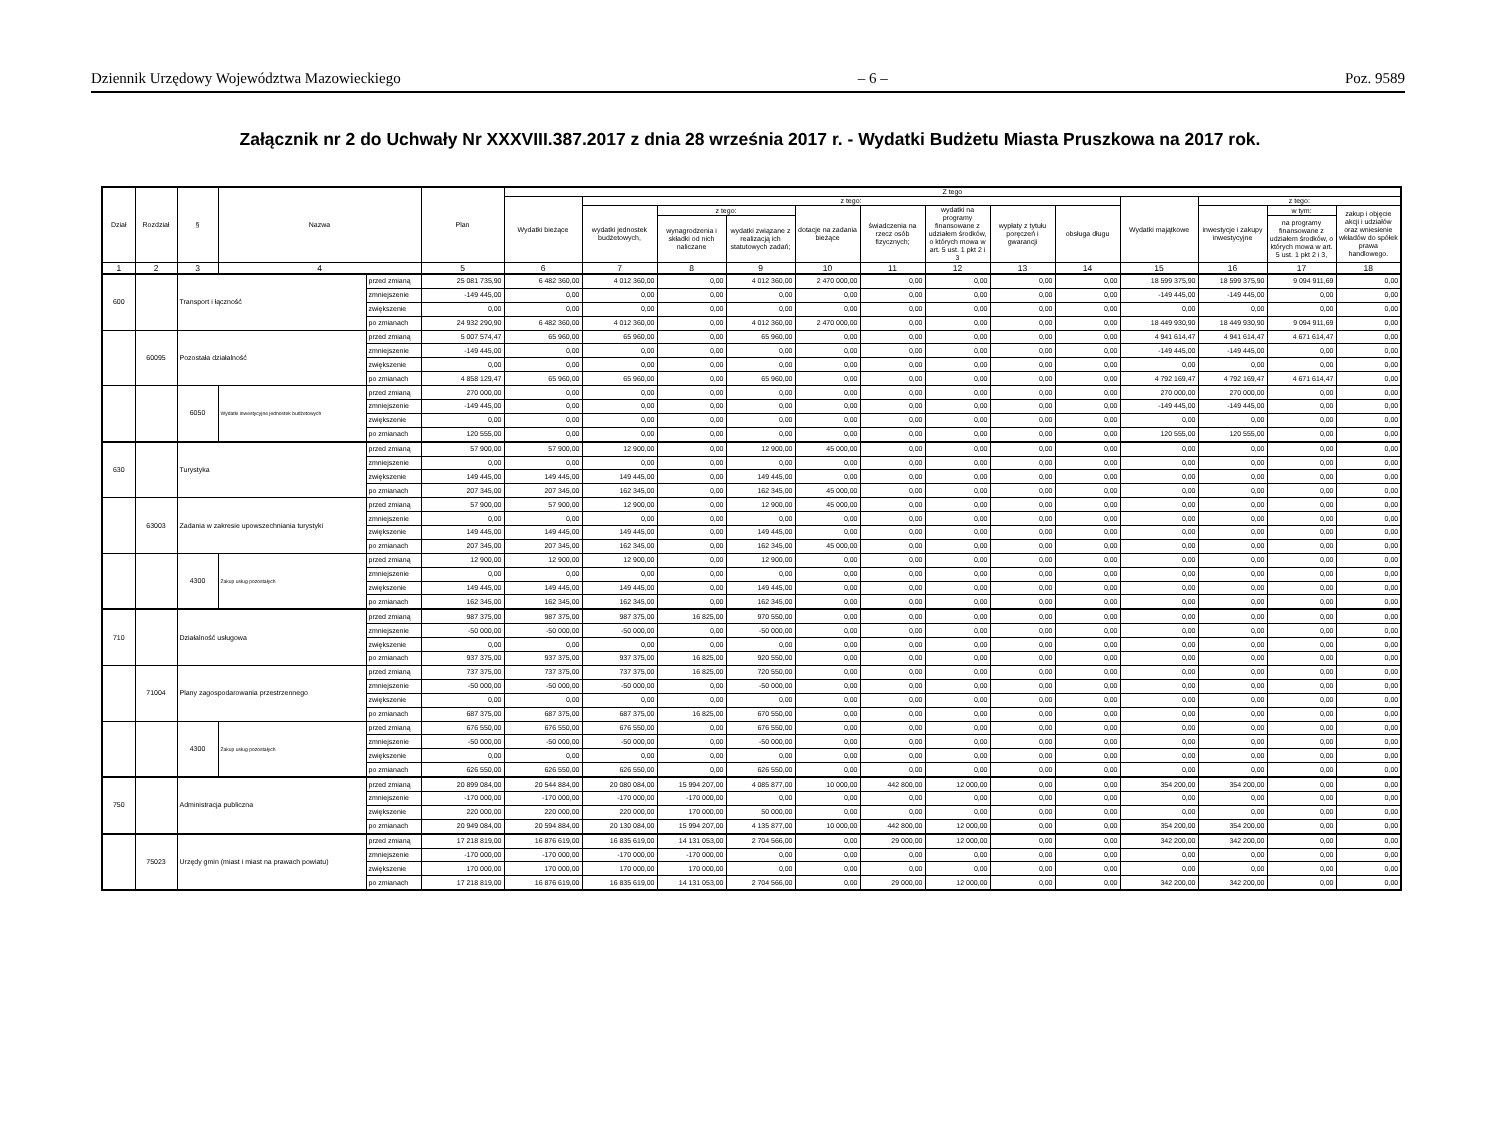Dziennik Urzędowy Województwa Mazowieckiego – 6 – Poz. 9589
Załącznik nr 2 do Uchwały Nr XXXVIII.387.2017 z dnia 28 września 2017 r. - Wydatki Budżetu Miasta Pruszkowa na 2017 rok.
| Dział | Rozdział | § | Nazwa | | Plan | Z tego | | | | | | | | | | | | |
| --- | --- | --- | --- | --- | --- | --- | --- | --- | --- | --- | --- | --- | --- | --- | --- | --- | --- | --- |
| | | | | | | Wydatki bieżące | z tego: | | | | | | | | Wydatki majątkowe | z tego: | | |
| | | | | | | | wydatki jednostek budżetowych, | z tego: | | dotacje na zadania bieżące | świadczenia na rzecz osób fizycznych; | wydatki na programy finansowane z udziałem środków, o których mowa w art. 5 ust. 1 pkt 2 i 3 | wypłaty z tytułu poręczeń i gwarancji | obsługa długu | | inwestycje i zakupy inwestycyjne | w tym: | zakup i objęcie akcji i udziałów oraz wniesienie wkładów do spółek prawa handlowego. |
| | | | | | | | | wynagrodzenia i składki od nich naliczane | wydatki związane z realizacją ich statutowych zadań; | | | | | | | | na programy finansowane z udziałem środków, o których mowa w art. 5 ust. 1 pkt 2 i 3, | |
| 1 | 2 | 3 | 4 | | 5 | 6 | 7 | 8 | 9 | 10 | 11 | 12 | 13 | 14 | 15 | 16 | 17 | 18 |
| 600 | | Transport i łączność | | przed zmianą | 25 081 735,90 | 6 482 360,00 | 4 012 360,00 | 0,00 | 4 012 360,00 | 2 470 000,00 | 0,00 | 0,00 | 0,00 | 0,00 | 18 599 375,90 | 18 599 375,90 | 9 094 911,69 | 0,00 |
| | | | | zmniejszenie | -149 445,00 | 0,00 | 0,00 | 0,00 | 0,00 | 0,00 | 0,00 | 0,00 | 0,00 | 0,00 | -149 445,00 | -149 445,00 | 0,00 | 0,00 |
| | | | | zwiększenie | 0,00 | 0,00 | 0,00 | 0,00 | 0,00 | 0,00 | 0,00 | 0,00 | 0,00 | 0,00 | 0,00 | 0,00 | 0,00 | 0,00 |
| | | | | po zmianach | 24 932 290,90 | 6 482 360,00 | 4 012 360,00 | 0,00 | 4 012 360,00 | 2 470 000,00 | 0,00 | 0,00 | 0,00 | 0,00 | 18 449 930,90 | 18 449 930,90 | 9 094 911,69 | 0,00 |
| | 60095 | Pozostała działalność | | przed zmianą | 5 007 574,47 | 65 960,00 | 65 960,00 | 0,00 | 65 960,00 | 0,00 | 0,00 | 0,00 | 0,00 | 0,00 | 4 941 614,47 | 4 941 614,47 | 4 671 614,47 | 0,00 |
| | | | | zmniejszenie | -149 445,00 | 0,00 | 0,00 | 0,00 | 0,00 | 0,00 | 0,00 | 0,00 | 0,00 | 0,00 | -149 445,00 | -149 445,00 | 0,00 | 0,00 |
| | | | | zwiększenie | 0,00 | 0,00 | 0,00 | 0,00 | 0,00 | 0,00 | 0,00 | 0,00 | 0,00 | 0,00 | 0,00 | 0,00 | 0,00 | 0,00 |
| | | | | po zmianach | 4 858 129,47 | 65 960,00 | 65 960,00 | 0,00 | 65 960,00 | 0,00 | 0,00 | 0,00 | 0,00 | 0,00 | 4 792 169,47 | 4 792 169,47 | 4 671 614,47 | 0,00 |
| | | 6050 | Wydatki inwestycyjne jednostek budżetowych | przed zmianą | 270 000,00 | 0,00 | 0,00 | 0,00 | 0,00 | 0,00 | 0,00 | 0,00 | 0,00 | 0,00 | 270 000,00 | 270 000,00 | 0,00 | 0,00 |
| | | | | zmniejszenie | -149 445,00 | 0,00 | 0,00 | 0,00 | 0,00 | 0,00 | 0,00 | 0,00 | 0,00 | 0,00 | -149 445,00 | -149 445,00 | 0,00 | 0,00 |
| | | | | zwiększenie | 0,00 | 0,00 | 0,00 | 0,00 | 0,00 | 0,00 | 0,00 | 0,00 | 0,00 | 0,00 | 0,00 | 0,00 | 0,00 | 0,00 |
| | | | | po zmianach | 120 555,00 | 0,00 | 0,00 | 0,00 | 0,00 | 0,00 | 0,00 | 0,00 | 0,00 | 0,00 | 120 555,00 | 120 555,00 | 0,00 | 0,00 |
| 630 | | Turystyka | | przed zmianą | 57 900,00 | 57 900,00 | 12 900,00 | 0,00 | 12 900,00 | 45 000,00 | 0,00 | 0,00 | 0,00 | 0,00 | 0,00 | 0,00 | 0,00 | 0,00 |
| | | | | zmniejszenie | 0,00 | 0,00 | 0,00 | 0,00 | 0,00 | 0,00 | 0,00 | 0,00 | 0,00 | 0,00 | 0,00 | 0,00 | 0,00 | 0,00 |
| | | | | zwiększenie | 149 445,00 | 149 445,00 | 149 445,00 | 0,00 | 149 445,00 | 0,00 | 0,00 | 0,00 | 0,00 | 0,00 | 0,00 | 0,00 | 0,00 | 0,00 |
| | | | | po zmianach | 207 345,00 | 207 345,00 | 162 345,00 | 0,00 | 162 345,00 | 45 000,00 | 0,00 | 0,00 | 0,00 | 0,00 | 0,00 | 0,00 | 0,00 | 0,00 |
| | 63003 | Zadania w zakresie upowszechniania turystyki | | przed zmianą | 57 900,00 | 57 900,00 | 12 900,00 | 0,00 | 12 900,00 | 45 000,00 | 0,00 | 0,00 | 0,00 | 0,00 | 0,00 | 0,00 | 0,00 | 0,00 |
| | | | | zmniejszenie | 0,00 | 0,00 | 0,00 | 0,00 | 0,00 | 0,00 | 0,00 | 0,00 | 0,00 | 0,00 | 0,00 | 0,00 | 0,00 | 0,00 |
| | | | | zwiększenie | 149 445,00 | 149 445,00 | 149 445,00 | 0,00 | 149 445,00 | 0,00 | 0,00 | 0,00 | 0,00 | 0,00 | 0,00 | 0,00 | 0,00 | 0,00 |
| | | | | po zmianach | 207 345,00 | 207 345,00 | 162 345,00 | 0,00 | 162 345,00 | 45 000,00 | 0,00 | 0,00 | 0,00 | 0,00 | 0,00 | 0,00 | 0,00 | 0,00 |
| | | 4300 | Zakup usług pozostałych | przed zmianą | 12 900,00 | 12 900,00 | 12 900,00 | 0,00 | 12 900,00 | 0,00 | 0,00 | 0,00 | 0,00 | 0,00 | 0,00 | 0,00 | 0,00 | 0,00 |
| | | | | zmniejszenie | 0,00 | 0,00 | 0,00 | 0,00 | 0,00 | 0,00 | 0,00 | 0,00 | 0,00 | 0,00 | 0,00 | 0,00 | 0,00 | 0,00 |
| | | | | zwiększenie | 149 445,00 | 149 445,00 | 149 445,00 | 0,00 | 149 445,00 | 0,00 | 0,00 | 0,00 | 0,00 | 0,00 | 0,00 | 0,00 | 0,00 | 0,00 |
| | | | | po zmianach | 162 345,00 | 162 345,00 | 162 345,00 | 0,00 | 162 345,00 | 0,00 | 0,00 | 0,00 | 0,00 | 0,00 | 0,00 | 0,00 | 0,00 | 0,00 |
| 710 | | Działalność usługowa | | przed zmianą | 987 375,00 | 987 375,00 | 987 375,00 | 16 825,00 | 970 550,00 | 0,00 | 0,00 | 0,00 | 0,00 | 0,00 | 0,00 | 0,00 | 0,00 | 0,00 |
| | | | | zmniejszenie | -50 000,00 | -50 000,00 | -50 000,00 | 0,00 | -50 000,00 | 0,00 | 0,00 | 0,00 | 0,00 | 0,00 | 0,00 | 0,00 | 0,00 | 0,00 |
| | | | | zwiększenie | 0,00 | 0,00 | 0,00 | 0,00 | 0,00 | 0,00 | 0,00 | 0,00 | 0,00 | 0,00 | 0,00 | 0,00 | 0,00 | 0,00 |
| | | | | po zmianach | 937 375,00 | 937 375,00 | 937 375,00 | 16 825,00 | 920 550,00 | 0,00 | 0,00 | 0,00 | 0,00 | 0,00 | 0,00 | 0,00 | 0,00 | 0,00 |
| | 71004 | Plany zagospodarowania przestrzennego | | przed zmianą | 737 375,00 | 737 375,00 | 737 375,00 | 16 825,00 | 720 550,00 | 0,00 | 0,00 | 0,00 | 0,00 | 0,00 | 0,00 | 0,00 | 0,00 | 0,00 |
| | | | | zmniejszenie | -50 000,00 | -50 000,00 | -50 000,00 | 0,00 | -50 000,00 | 0,00 | 0,00 | 0,00 | 0,00 | 0,00 | 0,00 | 0,00 | 0,00 | 0,00 |
| | | | | zwiększenie | 0,00 | 0,00 | 0,00 | 0,00 | 0,00 | 0,00 | 0,00 | 0,00 | 0,00 | 0,00 | 0,00 | 0,00 | 0,00 | 0,00 |
| | | | | po zmianach | 687 375,00 | 687 375,00 | 687 375,00 | 16 825,00 | 670 550,00 | 0,00 | 0,00 | 0,00 | 0,00 | 0,00 | 0,00 | 0,00 | 0,00 | 0,00 |
| | | 4300 | Zakup usług pozostałych | przed zmianą | 676 550,00 | 676 550,00 | 676 550,00 | 0,00 | 676 550,00 | 0,00 | 0,00 | 0,00 | 0,00 | 0,00 | 0,00 | 0,00 | 0,00 | 0,00 |
| | | | | zmniejszenie | -50 000,00 | -50 000,00 | -50 000,00 | 0,00 | -50 000,00 | 0,00 | 0,00 | 0,00 | 0,00 | 0,00 | 0,00 | 0,00 | 0,00 | 0,00 |
| | | | | zwiększenie | 0,00 | 0,00 | 0,00 | 0,00 | 0,00 | 0,00 | 0,00 | 0,00 | 0,00 | 0,00 | 0,00 | 0,00 | 0,00 | 0,00 |
| | | | | po zmianach | 626 550,00 | 626 550,00 | 626 550,00 | 0,00 | 626 550,00 | 0,00 | 0,00 | 0,00 | 0,00 | 0,00 | 0,00 | 0,00 | 0,00 | 0,00 |
| 750 | | Administracja publiczna | | przed zmianą | 20 899 084,00 | 20 544 884,00 | 20 080 084,00 | 15 994 207,00 | 4 085 877,00 | 10 000,00 | 442 800,00 | 12 000,00 | 0,00 | 0,00 | 354 200,00 | 354 200,00 | 0,00 | 0,00 |
| | | | | zmniejszenie | -170 000,00 | -170 000,00 | -170 000,00 | -170 000,00 | 0,00 | 0,00 | 0,00 | 0,00 | 0,00 | 0,00 | 0,00 | 0,00 | 0,00 | 0,00 |
| | | | | zwiększenie | 220 000,00 | 220 000,00 | 220 000,00 | 170 000,00 | 50 000,00 | 0,00 | 0,00 | 0,00 | 0,00 | 0,00 | 0,00 | 0,00 | 0,00 | 0,00 |
| | | | | po zmianach | 20 949 084,00 | 20 594 884,00 | 20 130 084,00 | 15 994 207,00 | 4 135 877,00 | 10 000,00 | 442 800,00 | 12 000,00 | 0,00 | 0,00 | 354 200,00 | 354 200,00 | 0,00 | 0,00 |
| | 75023 | Urzędy gmin (miast i miast na prawach powiatu) | | przed zmianą | 17 218 819,00 | 16 876 619,00 | 16 835 619,00 | 14 131 053,00 | 2 704 566,00 | 0,00 | 29 000,00 | 12 000,00 | 0,00 | 0,00 | 342 200,00 | 342 200,00 | 0,00 | 0,00 |
| | | | | zmniejszenie | -170 000,00 | -170 000,00 | -170 000,00 | -170 000,00 | 0,00 | 0,00 | 0,00 | 0,00 | 0,00 | 0,00 | 0,00 | 0,00 | 0,00 | 0,00 |
| | | | | zwiększenie | 170 000,00 | 170 000,00 | 170 000,00 | 170 000,00 | 0,00 | 0,00 | 0,00 | 0,00 | 0,00 | 0,00 | 0,00 | 0,00 | 0,00 | 0,00 |
| | | | | po zmianach | 17 218 819,00 | 16 876 619,00 | 16 835 619,00 | 14 131 053,00 | 2 704 566,00 | 0,00 | 29 000,00 | 12 000,00 | 0,00 | 0,00 | 342 200,00 | 342 200,00 | 0,00 | 0,00 |